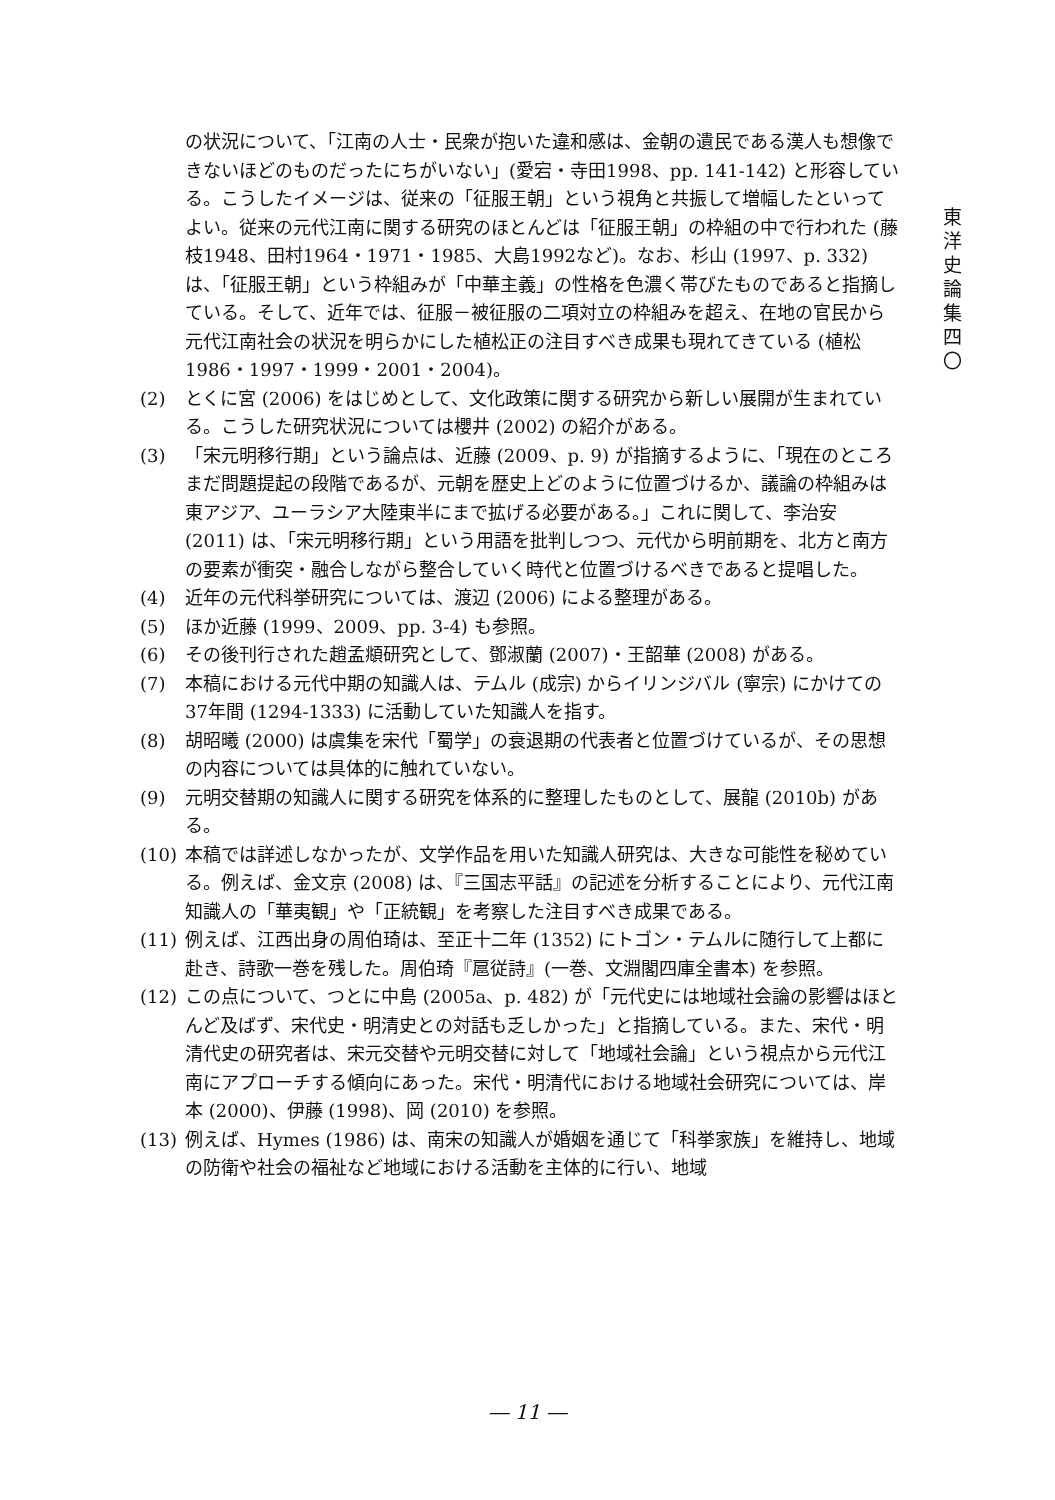東
洋
史
論
集
四
〇
の状況について、「江南の人士・民衆が抱いた違和感は、金朝の遺民である漢人も想像できないほどのものだったにちがいない」(愛宕・寺田1998、pp. 141-142) と形容している。こうしたイメージは、従来の「征服王朝」という視角と共振して増幅したといってよい。従来の元代江南に関する研究のほとんどは「征服王朝」の枠組の中で行われた (藤枝1948、田村1964・1971・1985、大島1992など)。なお、杉山 (1997、p. 332) は、「征服王朝」という枠組みが「中華主義」の性格を色濃く帯びたものであると指摘している。そして、近年では、征服－被征服の二項対立の枠組みを超え、在地の官民から元代江南社会の状況を明らかにした植松正の注目すべき成果も現れてきている (植松1986・1997・1999・2001・2004)。
(2) とくに宮 (2006) をはじめとして、文化政策に関する研究から新しい展開が生まれている。こうした研究状況については櫻井 (2002) の紹介がある。
(3) 「宋元明移行期」という論点は、近藤 (2009、p. 9) が指摘するように、「現在のところまだ問題提起の段階であるが、元朝を歴史上どのように位置づけるか、議論の枠組みは東アジア、ユーラシア大陸東半にまで拡げる必要がある。」これに関して、李治安 (2011) は、「宋元明移行期」という用語を批判しつつ、元代から明前期を、北方と南方の要素が衝突・融合しながら整合していく時代と位置づけるべきであると提唱した。
(4) 近年の元代科挙研究については、渡辺 (2006) による整理がある。
(5) ほか近藤 (1999、2009、pp. 3-4) も参照。
(6) その後刊行された趙孟頫研究として、鄧淑蘭 (2007)・王韶華 (2008) がある。
(7) 本稿における元代中期の知識人は、テムル (成宗) からイリンジバル (寧宗) にかけての37年間 (1294-1333) に活動していた知識人を指す。
(8) 胡昭曦 (2000) は虞集を宋代「蜀学」の衰退期の代表者と位置づけているが、その思想の内容については具体的に触れていない。
(9) 元明交替期の知識人に関する研究を体系的に整理したものとして、展龍 (2010b) がある。
(10) 本稿では詳述しなかったが、文学作品を用いた知識人研究は、大きな可能性を秘めている。例えば、金文京 (2008) は、『三国志平話』の記述を分析することにより、元代江南知識人の「華夷観」や「正統観」を考察した注目すべき成果である。
(11) 例えば、江西出身の周伯琦は、至正十二年 (1352) にトゴン・テムルに随行して上都に赴き、詩歌一巻を残した。周伯琦『扈従詩』(一巻、文淵閣四庫全書本) を参照。
(12) この点について、つとに中島 (2005a、p. 482) が「元代史には地域社会論の影響はほとんど及ばず、宋代史・明清史との対話も乏しかった」と指摘している。また、宋代・明清代史の研究者は、宋元交替や元明交替に対して「地域社会論」という視点から元代江南にアプローチする傾向にあった。宋代・明清代における地域社会研究については、岸本 (2000)、伊藤 (1998)、岡 (2010) を参照。
(13) 例えば、Hymes (1986) は、南宋の知識人が婚姻を通じて「科挙家族」を維持し、地域の防衛や社会の福祉など地域における活動を主体的に行い、地域
― 11 ―